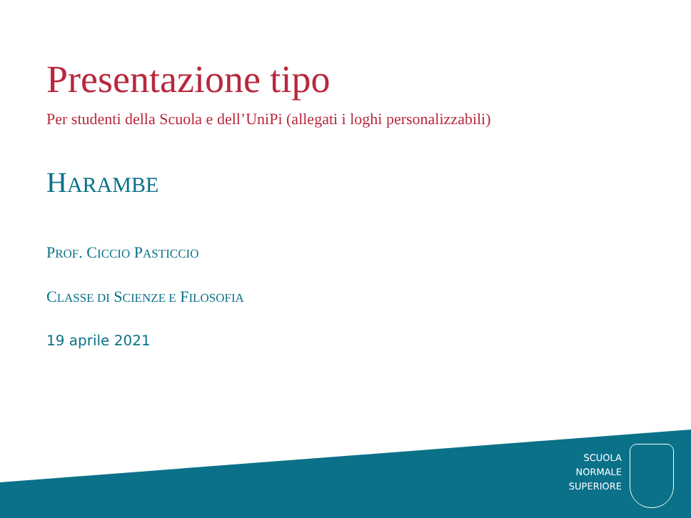Presentazione tipo
Per studenti della Scuola e dell’UniPi (allegati i loghi personalizzabili)
HARAMBE
PROF. CICCIO PASTICCIO
CLASSE DI SCIENZE E FILOSOFIA
19 aprile 2021
SCUOLA
NORMALE
SUPERIORE